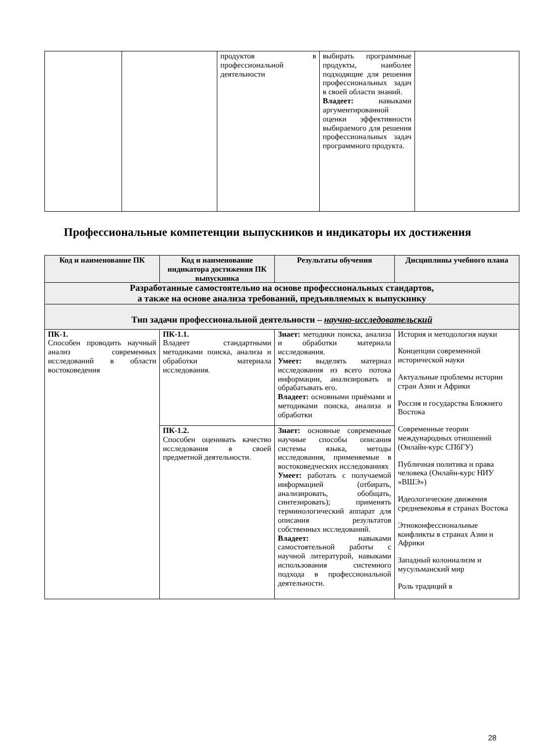| | | продуктов в профессиональной деятельности | выбирать программные продукты, наиболее подходящие для решения профессиональных задач в своей области знаний. Владеет: навыками аргументированной оценки эффективности выбираемого для решения профессиональных задач программного продукта. | |
Профессиональные компетенции выпускников и индикаторы их достижения
| Код и наименование ПК | Код и наименование индикатора достижения ПК выпускника | Результаты обучения | Дисциплины учебного плана |
| --- | --- | --- | --- |
| Разработанные самостоятельно на основе профессиональных стандартов, а также на основе анализа требований, предъявляемых к выпускнику | | | |
| Тип задачи профессиональной деятельности – научно-исследовательский | | | |
| ПК-1. Способен проводить научный анализ современных исследований в области востоковедения | ПК-1.1. Владеет стандартными методиками поиска, анализа и обработки материала исследования. | Знает: методики поиска, анализа и обработки материала исследования. Умеет: выделять материал исследования из всего потока информации, анализировать и обрабатывать его. Владеет: основными приёмами и методиками поиска, анализа и обработки | История и методология науки Концепции современной исторической науки Актуальные проблемы истории стран Азии и Африки Россия и государства Ближнего Востока Современные теории международных отношений (Онлайн-курс СПбГУ) Публичная политика и права человека (Онлайн-курс НИУ «ВШЭ») Идеологические движения средневековья в странах Востока Этноконфессиональные конфликты в странах Азии и Африки Западный колониализм и мусульманский мир Роль традиций в |
| | ПК-1.2. Способен оценивать качество исследования в своей предметной деятельности. | Знает: основные современные научные способы описания системы языка, методы исследования, применяемые в востоковедческих исследованиях Умеет: работать с получаемой информацией (отбирать, анализировать, обобщать, синтезировать); применять терминологический аппарат для описания результатов собственных исследований. Владеет: навыками самостоятельной работы с научной литературой, навыками использования системного подхода в профессиональной деятельности. | |
28